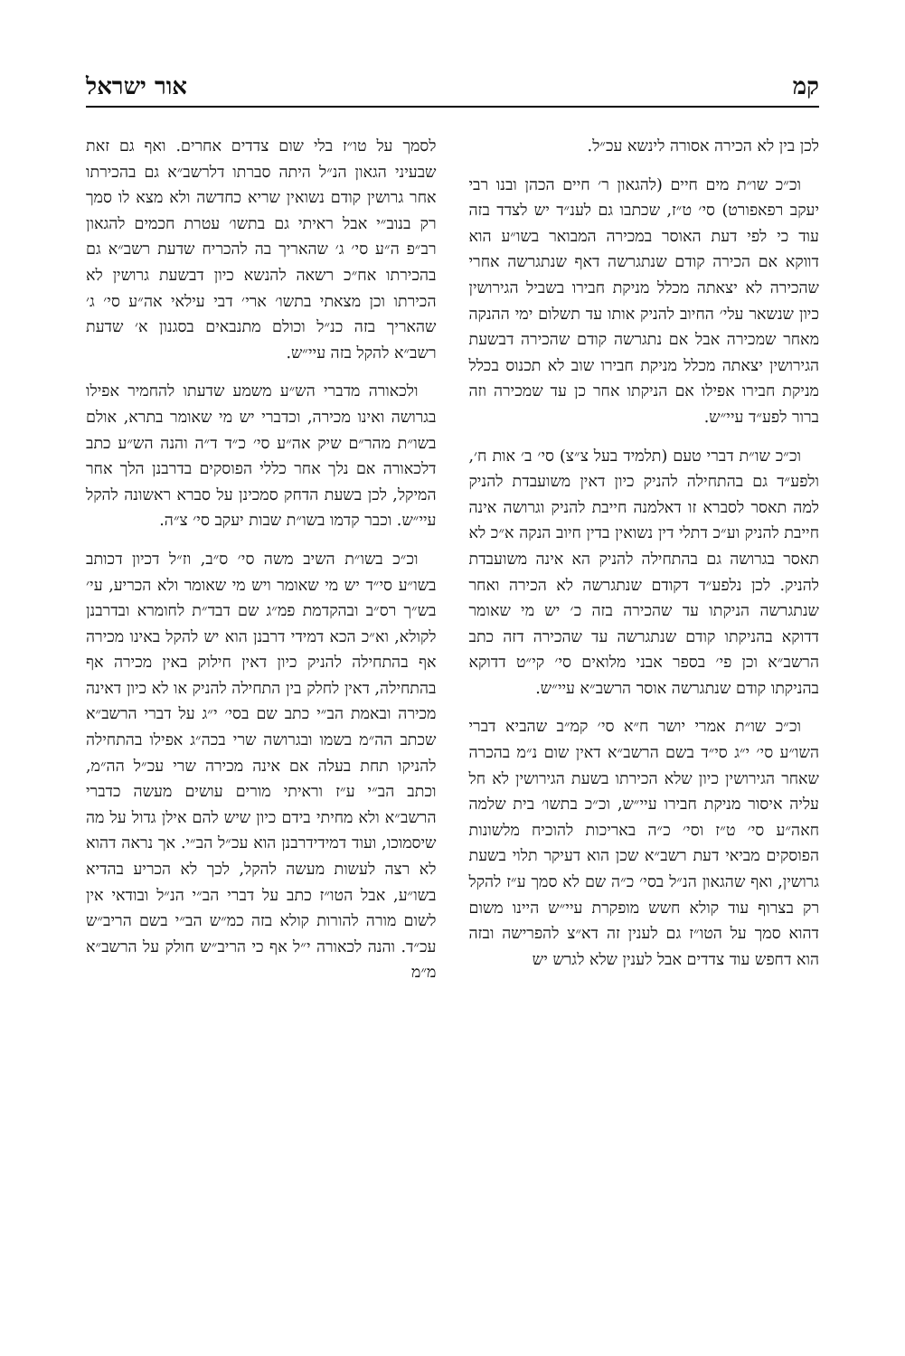קמ אור ישראל
לכן בין לא הכירה אסורה לינשא עכ״ל.
וכ״כ שו״ת מים חיים (להגאון ר׳ חיים הכהן ובנו רבי יעקב רפאפורט) סי׳ ט״ז, שכתבו גם לענ״ד יש לצדד בזה עוד כי לפי דעת האוסר במכירה המבואר בשו״ע הוא דווקא אם הכירה קודם שנתגרשה דאף שנתגרשה אחרי שהכירה לא יצאתה מכלל מניקת חבירו בשביל הגירושין כיון שנשאר עלי׳ החיוב להניק אותו עד תשלום ימי ההנקה מאחר שמכירה אבל אם נתגרשה קודם שהכירה דבשעת הגירושין יצאתה מכלל מניקת חבירו שוב לא תכנוס בכלל מניקת חבירו אפילו אם הניקתו אחר כן עד שמכירה וזה ברור לפע״ד עיי״ש.
וכ״כ שו״ת דברי טעם (תלמיד בעל צ״צ) סי׳ ב׳ אות ח׳, ולפע״ד גם בהתחילה להניק כיון דאין משועבדת להניק למה תאסר לסברא זו דאלמנה חייבת להניק וגרושה אינה חייבת להניק וע״כ דתלי דין נשואין בדין חיוב הנקה א״כ לא תאסר בגרושה גם בהתחילה להניק הא אינה משועבדת להניק. לכן נלפע״ד דקודם שנתגרשה לא הכירה ואחר שנתגרשה הניקתו עד שהכירה בזה כ׳ יש מי שאומר דדוקא בהניקתו קודם שנתגרשה עד שהכירה דזה כתב הרשב״א וכן פי׳ בספר אבני מלואים סי׳ קי״ט דדוקא בהניקתו קודם שנתגרשה אוסר הרשב״א עיי״ש.
וכ״כ שו״ת אמרי יושר ח״א סי׳ קמ״ב שהביא דברי השו״ע סי׳ י״ג סי״ד בשם הרשב״א דאין שום נ״מ בהכרה שאחר הגירושין כיון שלא הכירתו בשעת הגירושין לא חל עליה איסור מניקת חבירו עיי״ש, וכ״כ בתשו׳ בית שלמה חאה״ע סי׳ ט״ז וסי׳ כ״ה באריכות להוכיח מלשונות הפוסקים מביאי דעת רשב״א שכן הוא דעיקר תלוי בשעת גרושין, ואף שהגאון הנ״ל בסי׳ כ״ה שם לא סמך ע״ז להקל רק בצרוף עוד קולא חשש מופקרת עיי״ש היינו משום דהוא סמך על הטו״ז גם לענין זה דא״צ להפרישה ובזה הוא דחפש עוד צדדים אבל לענין שלא לגרש יש
לסמך על טו״ז בלי שום צדדים אחרים. ואף גם זאת שבעיני הגאון הנ״ל היתה סברתו דלרשב״א גם בהכירתו אחר גרושין קודם נשואין שריא כחדשה ולא מצא לו סמך רק בנוב״י אבל ראיתי גם בתשו׳ עטרת חכמים להגאון רב״פ ה״ע סי׳ ג׳ שהאריך בה להכריח שדעת רשב״א גם בהכירתו אח״כ רשאה להנשא כיון דבשעת גרושין לא הכירתו וכן מצאתי בתשו׳ ארי׳ דבי עילאי אה״ע סי׳ ג׳ שהאריך בזה כנ״ל וכולם מתנבאים בסגנון א׳ שדעת רשב״א להקל בזה עיי״ש.
ולכאורה מדברי הש״ע משמע שדעתו להחמיר אפילו בגרושה ואינו מכירה, וכדברי יש מי שאומר בתרא, אולם בשו״ת מהר״ם שיק אה״ע סי׳ כ״ד ד״ה והנה הש״ע כתב דלכאורה אם נלך אחר כללי הפוסקים בדרבנן הלך אחר המיקל, לכן בשעת הדחק סמכינן על סברא ראשונה להקל עיי״ש. וכבר קדמו בשו״ת שבות יעקב סי׳ צ״ה.
וכ״כ בשו״ת השיב משה סי׳ ס״ב, וז״ל דכיון דכותב בשו״ע סי״ד יש מי שאומר ויש מי שאומר ולא הכריע, עי׳ בש״ך רס״ב ובהקדמת פמ״ג שם דבד״ת לחומרא ובדרבנן לקולא, וא״כ הכא דמידי דרבנן הוא יש להקל באינו מכירה אף בהתחילה להניק כיון דאין חילוק באין מכירה אף בהתחילה, דאין לחלק בין התחילה להניק או לא כיון דאינה מכירה ובאמת הב״י כתב שם בסי׳ י״ג על דברי הרשב״א שכתב הה״מ בשמו ובגרושה שרי בכה״ג אפילו בהתחילה להניקו תחת בעלה אם אינה מכירה שרי עכ״ל הה״מ, וכתב הב״י ע״ז וראיתי מורים עושים מעשה כדברי הרשב״א ולא מחיתי בידם כיון שיש להם אילן גדול על מה שיסמוכו, ועוד דמידידרבנן הוא עכ״ל הב״י. אך נראה דהוא לא רצה לעשות מעשה להקל, לכך לא הכריע בהדיא בשו״ע, אבל הטו״ז כתב על דברי הב״י הנ״ל ובודאי אין לשום מורה להורות קולא בזה כמ״ש הב״י בשם הריב״ש עכ״ד. והנה לכאורה י״ל אף כי הריב״ש חולק על הרשב״א מ״מ